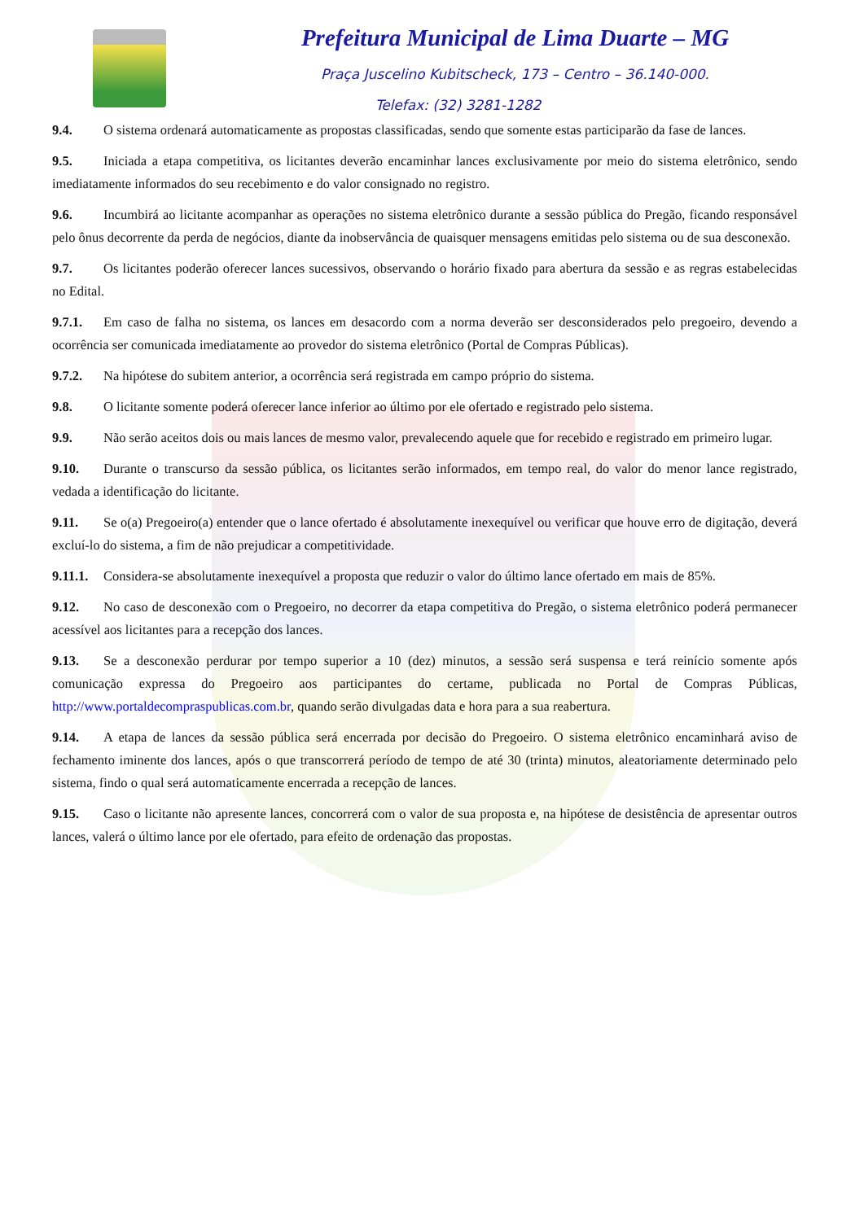Prefeitura Municipal de Lima Duarte – MG
Praça Juscelino Kubitscheck, 173 – Centro – 36.140-000.
Telefax: (32) 3281-1282
9.4. O sistema ordenará automaticamente as propostas classificadas, sendo que somente estas participarão da fase de lances.
9.5. Iniciada a etapa competitiva, os licitantes deverão encaminhar lances exclusivamente por meio do sistema eletrônico, sendo imediatamente informados do seu recebimento e do valor consignado no registro.
9.6. Incumbirá ao licitante acompanhar as operações no sistema eletrônico durante a sessão pública do Pregão, ficando responsável pelo ônus decorrente da perda de negócios, diante da inobservância de quaisquer mensagens emitidas pelo sistema ou de sua desconexão.
9.7. Os licitantes poderão oferecer lances sucessivos, observando o horário fixado para abertura da sessão e as regras estabelecidas no Edital.
9.7.1. Em caso de falha no sistema, os lances em desacordo com a norma deverão ser desconsiderados pelo pregoeiro, devendo a ocorrência ser comunicada imediatamente ao provedor do sistema eletrônico (Portal de Compras Públicas).
9.7.2. Na hipótese do subitem anterior, a ocorrência será registrada em campo próprio do sistema.
9.8. O licitante somente poderá oferecer lance inferior ao último por ele ofertado e registrado pelo sistema.
9.9. Não serão aceitos dois ou mais lances de mesmo valor, prevalecendo aquele que for recebido e registrado em primeiro lugar.
9.10. Durante o transcurso da sessão pública, os licitantes serão informados, em tempo real, do valor do menor lance registrado, vedada a identificação do licitante.
9.11. Se o(a) Pregoeiro(a) entender que o lance ofertado é absolutamente inexequível ou verificar que houve erro de digitação, deverá excluí-lo do sistema, a fim de não prejudicar a competitividade.
9.11.1. Considera-se absolutamente inexequível a proposta que reduzir o valor do último lance ofertado em mais de 85%.
9.12. No caso de desconexão com o Pregoeiro, no decorrer da etapa competitiva do Pregão, o sistema eletrônico poderá permanecer acessível aos licitantes para a recepção dos lances.
9.13. Se a desconexão perdurar por tempo superior a 10 (dez) minutos, a sessão será suspensa e terá reinício somente após comunicação expressa do Pregoeiro aos participantes do certame, publicada no Portal de Compras Públicas, http://www.portaldecompraspublicas.com.br, quando serão divulgadas data e hora para a sua reabertura.
9.14. A etapa de lances da sessão pública será encerrada por decisão do Pregoeiro. O sistema eletrônico encaminhará aviso de fechamento iminente dos lances, após o que transcorrerá período de tempo de até 30 (trinta) minutos, aleatoriamente determinado pelo sistema, findo o qual será automaticamente encerrada a recepção de lances.
9.15. Caso o licitante não apresente lances, concorrerá com o valor de sua proposta e, na hipótese de desistência de apresentar outros lances, valerá o último lance por ele ofertado, para efeito de ordenação das propostas.